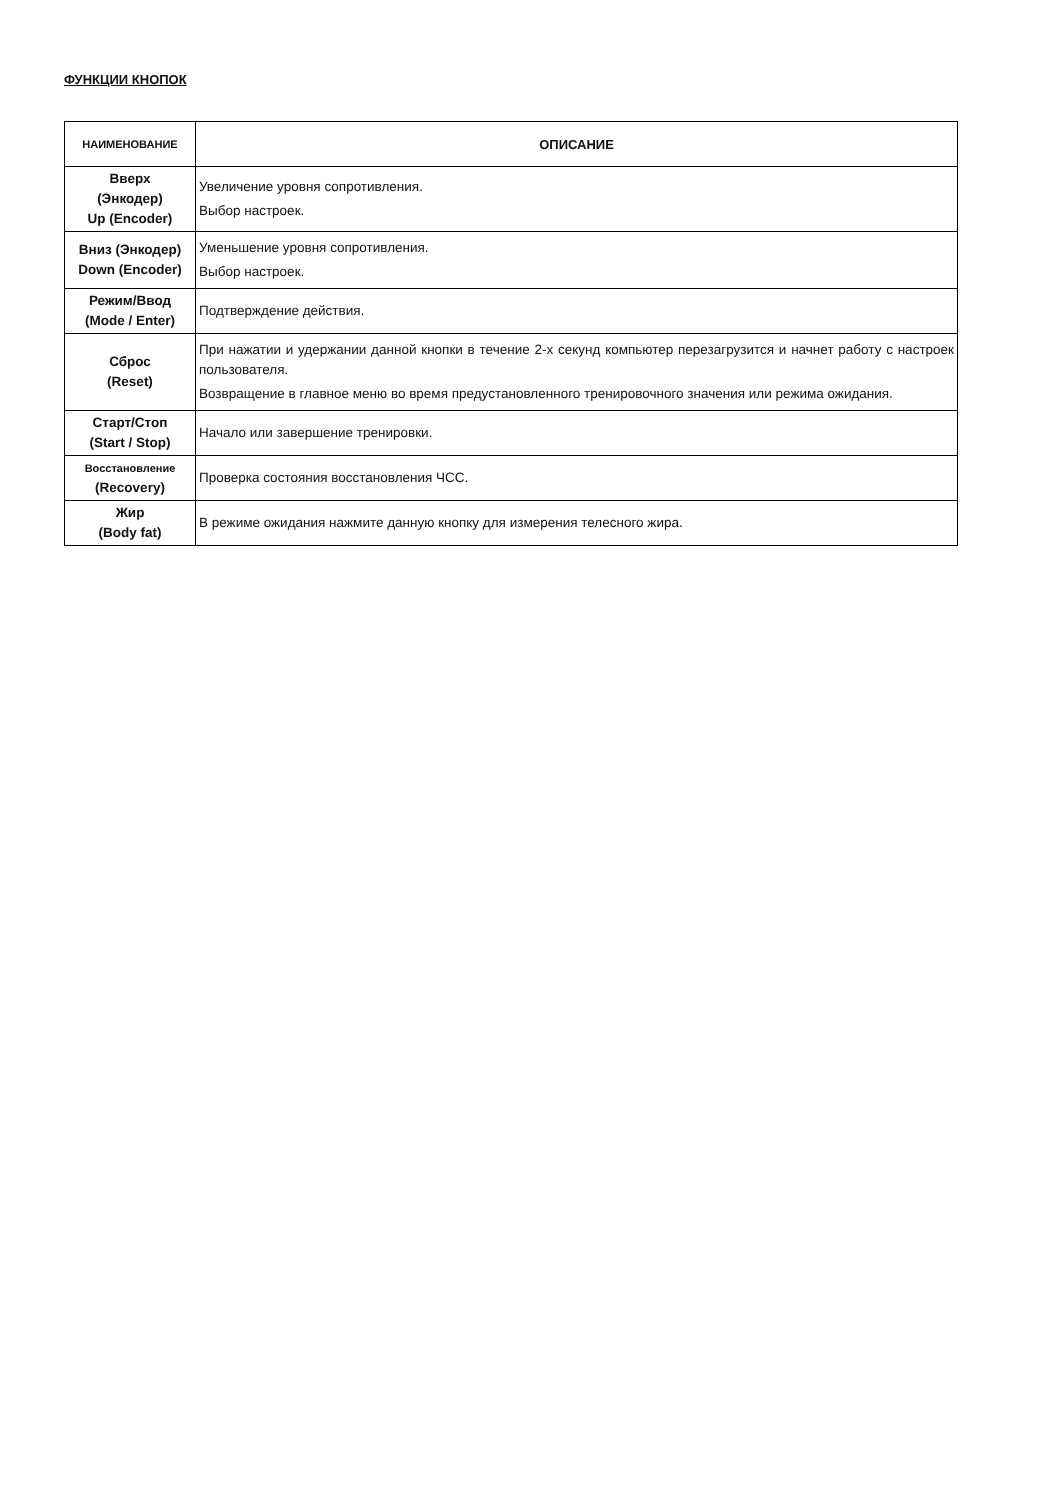ФУНКЦИИ КНОПОК
| НАИМЕНОВАНИЕ | ОПИСАНИЕ |
| --- | --- |
| Вверх (Энкодер) Up (Encoder) | Увеличение уровня сопротивления. Выбор настроек. |
| Вниз (Энкодер) Down (Encoder) | Уменьшение уровня сопротивления. Выбор настроек. |
| Режим/Ввод (Mode / Enter) | Подтверждение действия. |
| Сброс (Reset) | При нажатии и удержании данной кнопки в течение 2-х секунд компьютер перезагрузится и начнет работу с настроек пользователя. Возвращение в главное меню во время предустановленного тренировочного значения или режима ожидания. |
| Старт/Стоп (Start / Stop) | Начало или завершение тренировки. |
| Восстановление (Recovery) | Проверка состояния восстановления ЧСС. |
| Жир (Body fat) | В режиме ожидания нажмите данную кнопку для измерения телесного жира. |